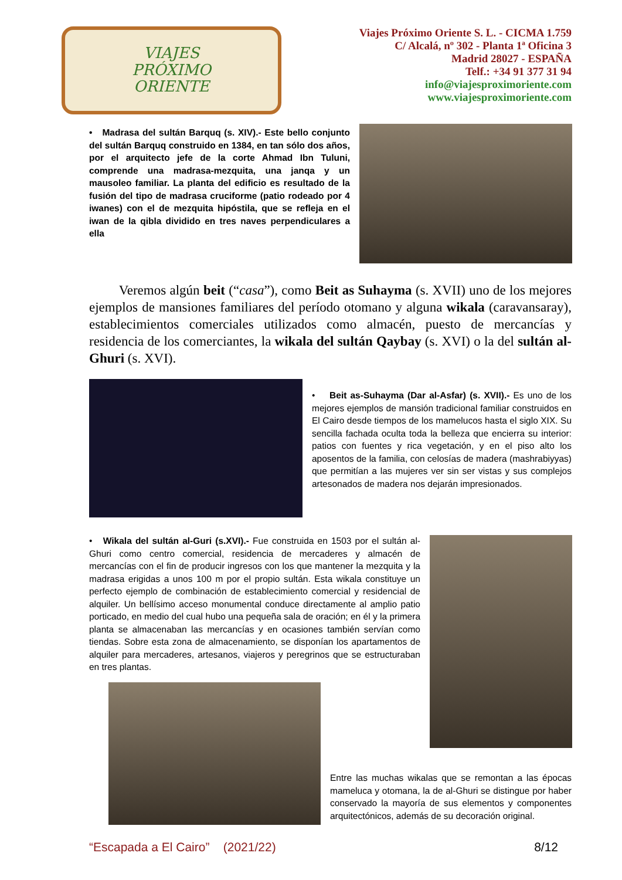VIAJES
PRÓXIMO
ORIENTE
Viajes Próximo Oriente S. L. - CICMA 1.759
C/ Alcalá, nº 302 - Planta 1ª Oficina 3
Madrid 28027 - ESPAÑA
Telf.: +34 91 377 31 94
info@viajesproximoriente.com
www.viajesproximoriente.com
• Madrasa del sultán Barquq (s. XIV).- Este bello conjunto del sultán Barquq construido en 1384, en tan sólo dos años, por el arquitecto jefe de la corte Ahmad Ibn Tuluni, comprende una madrasa-mezquita, una janqa y un mausoleo familiar. La planta del edificio es resultado de la fusión del tipo de madrasa cruciforme (patio rodeado por 4 iwanes) con el de mezquita hipóstila, que se refleja en el iwan de la qibla dividido en tres naves perpendiculares a ella
Veremos algún beit (“casa”), como Beit as Suhayma (s. XVII) uno de los mejores ejemplos de mansiones familiares del período otomano y alguna wikala (caravansaray), establecimientos comerciales utilizados como almacén, puesto de mercancías y residencia de los comerciantes, la wikala del sultán Qaybay (s. XVI) o la del sultán al-Ghuri (s. XVI).
• Beit as-Suhayma (Dar al-Asfar) (s. XVII).- Es uno de los mejores ejemplos de mansión tradicional familiar construidos en El Cairo desde tiempos de los mamelucos hasta el siglo XIX. Su sencilla fachada oculta toda la belleza que encierra su interior: patios con fuentes y rica vegetación, y en el piso alto los aposentos de la familia, con celosías de madera (mashrabiyyas) que permitían a las mujeres ver sin ser vistas y sus complejos artesonados de madera nos dejarán impresionados.
• Wikala del sultán al-Guri (s.XVI).- Fue construida en 1503 por el sultán al-Ghuri como centro comercial, residencia de mercaderes y almacén de mercancías con el fin de producir ingresos con los que mantener la mezquita y la madrasa erigidas a unos 100 m por el propio sultán. Esta wikala constituye un perfecto ejemplo de combinación de establecimiento comercial y residencial de alquiler. Un bellísimo acceso monumental conduce directamente al amplio patio porticado, en medio del cual hubo una pequeña sala de oración; en él y la primera planta se almacenaban las mercancías y en ocasiones también servían como tiendas. Sobre esta zona de almacenamiento, se disponían los apartamentos de alquiler para mercaderes, artesanos, viajeros y peregrinos que se estructuraban en tres plantas.
Entre las muchas wikalas que se remontan a las épocas mameluca y otomana, la de al-Ghuri se distingue por haber conservado la mayoría de sus elementos y componentes arquitectónicos, además de su decoración original.
“Escapada a El Cairo” (2021/22) 8/12